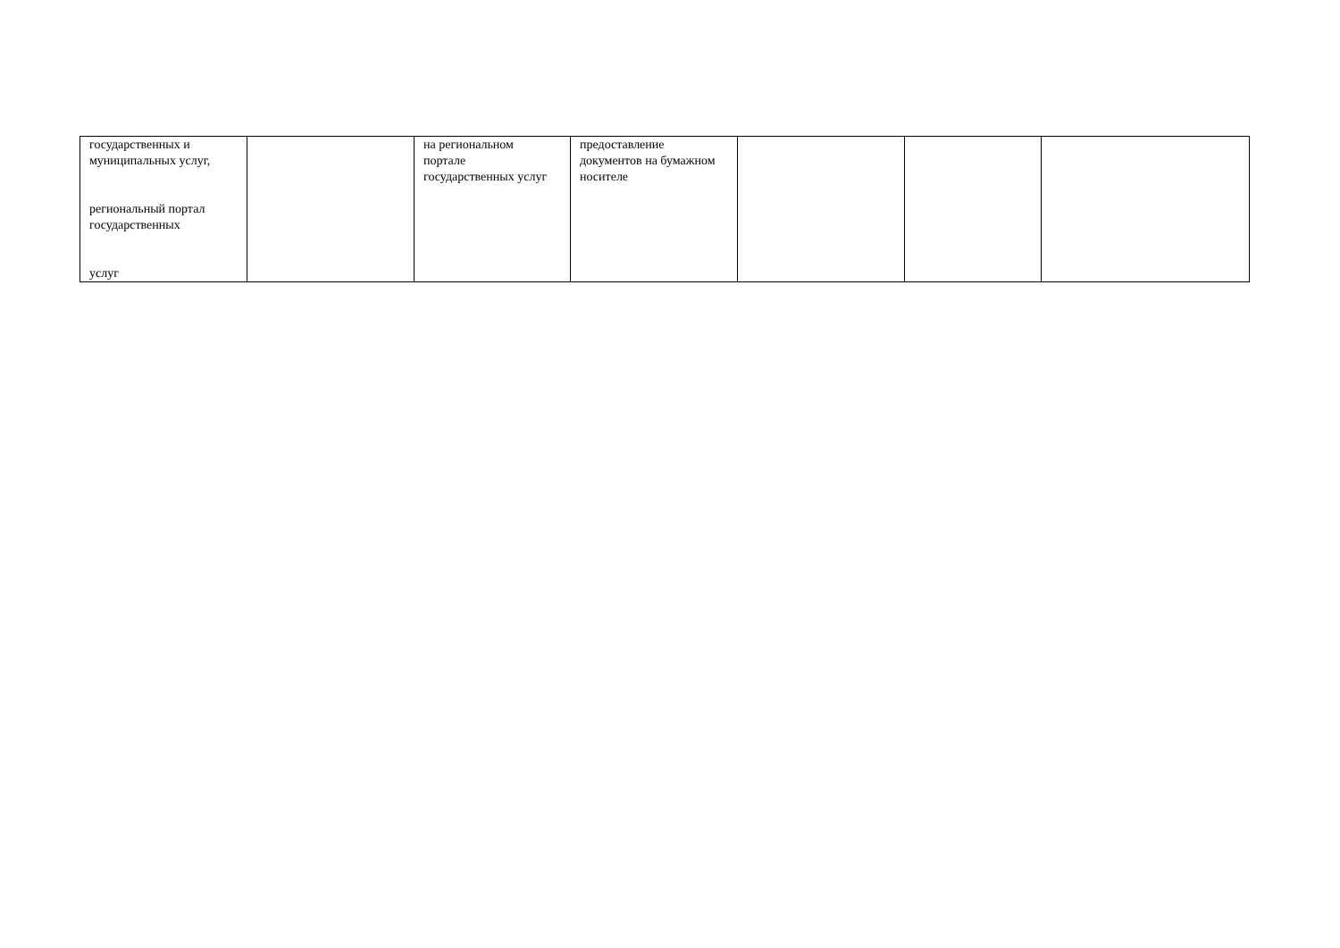| государственных и муниципальных услуг, региональный портал государственных услуг | | на региональном портале государственных услуг | предоставление документов на бумажном носителе | | | |